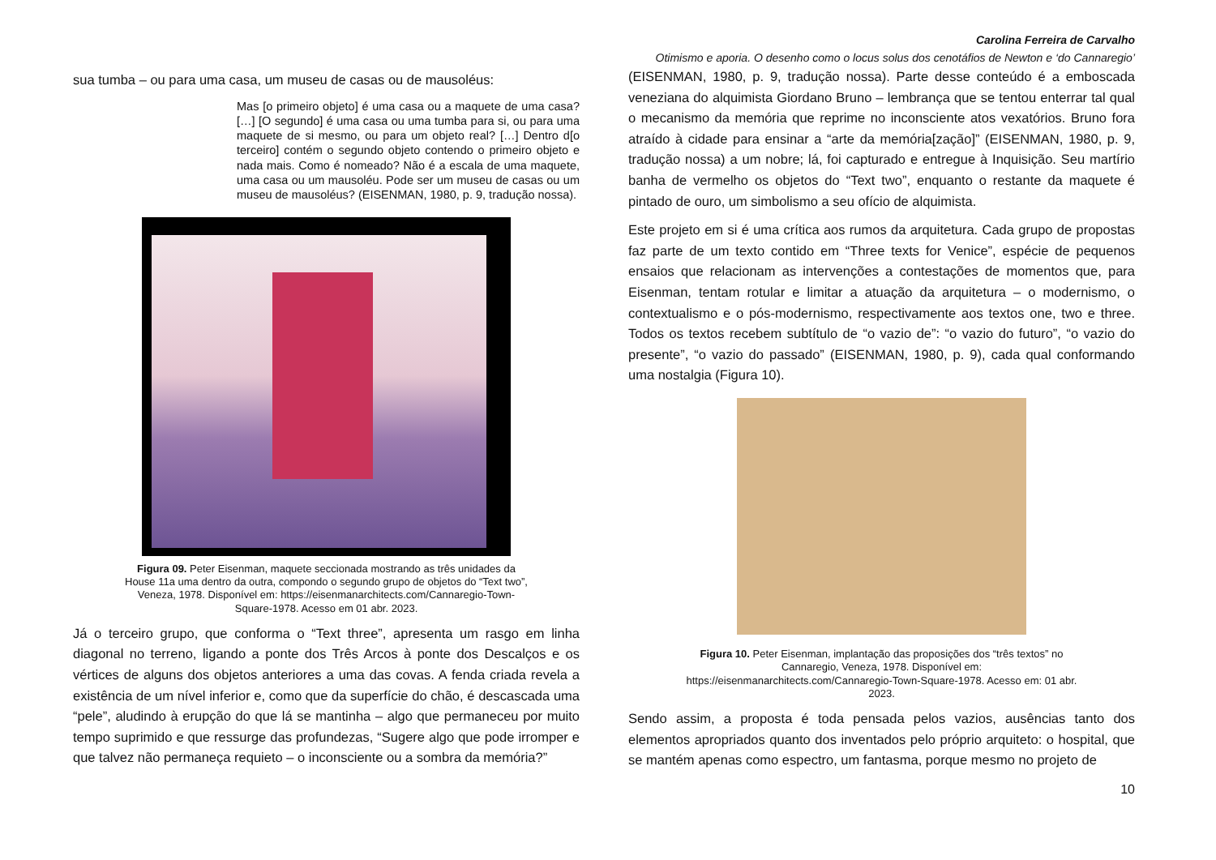sua tumba – ou para uma casa, um museu de casas ou de mausoléus:
Mas [o primeiro objeto] é uma casa ou a maquete de uma casa? […] [O segundo] é uma casa ou uma tumba para si, ou para uma maquete de si mesmo, ou para um objeto real? […] Dentro d[o terceiro] contém o segundo objeto contendo o primeiro objeto e nada mais. Como é nomeado? Não é a escala de uma maquete, uma casa ou um mausoléu. Pode ser um museu de casas ou um museu de mausoléus? (EISENMAN, 1980, p. 9, tradução nossa).
Figura 09. Peter Eisenman, maquete seccionada mostrando as três unidades da House 11a uma dentro da outra, compondo o segundo grupo de objetos do “Text two”, Veneza, 1978. Disponível em: https://eisenmanarchitects.com/Cannaregio-Town-Square-1978. Acesso em 01 abr. 2023.
Já o terceiro grupo, que conforma o “Text three”, apresenta um rasgo em linha diagonal no terreno, ligando a ponte dos Três Arcos à ponte dos Descalços e os vértices de alguns dos objetos anteriores a uma das covas. A fenda criada revela a existência de um nível inferior e, como que da superfície do chão, é descascada uma “pele”, aludindo à erupção do que lá se mantinha – algo que permaneceu por muito tempo suprimido e que ressurge das profundezas, “Sugere algo que pode irromper e que talvez não permaneça requieto – o inconsciente ou a sombra da memória?”
Carolina Ferreira de Carvalho
Otimismo e aporia. O desenho como o locus solus dos cenotáfios de Newton e ‘do Cannaregio’
(EISENMAN, 1980, p. 9, tradução nossa). Parte desse conteúdo é a emboscada veneziana do alquimista Giordano Bruno – lembrança que se tentou enterrar tal qual o mecanismo da memória que reprime no inconsciente atos vexatórios. Bruno fora atraído à cidade para ensinar a “arte da memória[zação]” (EISENMAN, 1980, p. 9, tradução nossa) a um nobre; lá, foi capturado e entregue à Inquisição. Seu martírio banha de vermelho os objetos do “Text two”, enquanto o restante da maquete é pintado de ouro, um simbolismo a seu ofício de alquimista.
Este projeto em si é uma crítica aos rumos da arquitetura. Cada grupo de propostas faz parte de um texto contido em “Three texts for Venice”, espécie de pequenos ensaios que relacionam as intervenções a contestações de momentos que, para Eisenman, tentam rotular e limitar a atuação da arquitetura – o modernismo, o contextualismo e o pós-modernismo, respectivamente aos textos one, two e three. Todos os textos recebem subtítulo de “o vazio de”: “o vazio do futuro”, “o vazio do presente”, “o vazio do passado” (EISENMAN, 1980, p. 9), cada qual conformando uma nostalgia (Figura 10).
Figura 10. Peter Eisenman, implantação das proposições dos “três textos” no Cannaregio, Veneza, 1978. Disponível em: https://eisenmanarchitects.com/Cannaregio-Town-Square-1978. Acesso em: 01 abr. 2023.
Sendo assim, a proposta é toda pensada pelos vazios, ausências tanto dos elementos apropriados quanto dos inventados pelo próprio arquiteto: o hospital, que se mantém apenas como espectro, um fantasma, porque mesmo no projeto de
10